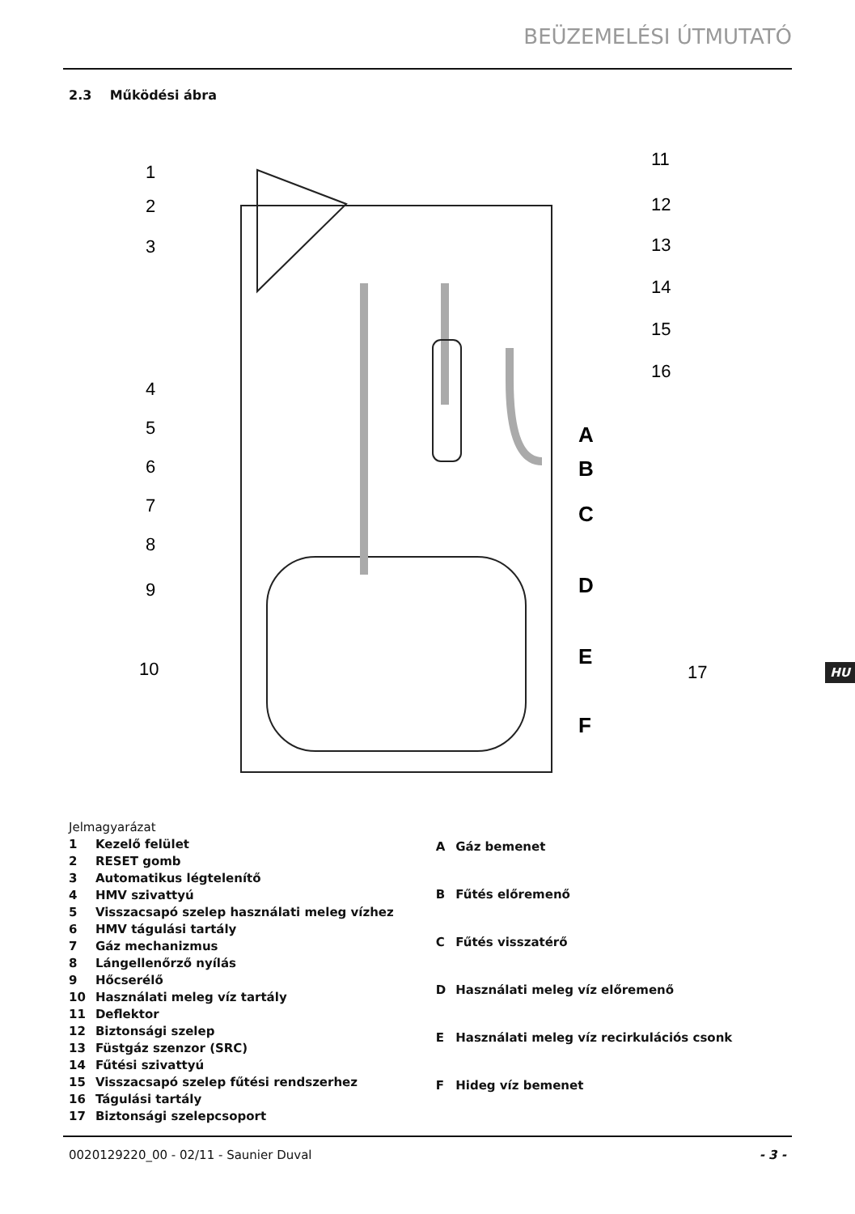BEÜZEMELÉSI ÚTMUTATÓ
2.3 Működési ábra
1
2
3
4
5
6
7
8
9
10
11
12
13
14
15
16
17
A
B
C
D
E
F
| Jelmagyarázat | |
| 1 | Kezelő felület |
| 2 | RESET gomb |
| 3 | Automatikus légtelenítő |
| 4 | HMV szivattyú |
| 5 | Visszacsapó szelep használati meleg vízhez |
| 6 | HMV tágulási tartály |
| 7 | Gáz mechanizmus |
| 8 | Lángellenőrző nyílás |
| 9 | Hőcserélő |
| 10 | Használati meleg víz tartály |
| 11 | Deflektor |
| 12 | Biztonsági szelep |
| 13 | Füstgáz szenzor (SRC) |
| 14 | Fűtési szivattyú |
| 15 | Visszacsapó szelep fűtési rendszerhez |
| 16 | Tágulási tartály |
| 17 | Biztonsági szelepcsoport |
| A | Gáz bemenet |
| B | Fűtés előremenő |
| C | Fűtés visszatérő |
| D | Használati meleg víz előremenő |
| E | Használati meleg víz recirkulációs csonk |
| F | Hideg víz bemenet |
HU
0020129220_00 - 02/11 - Saunier Duval - 3 -